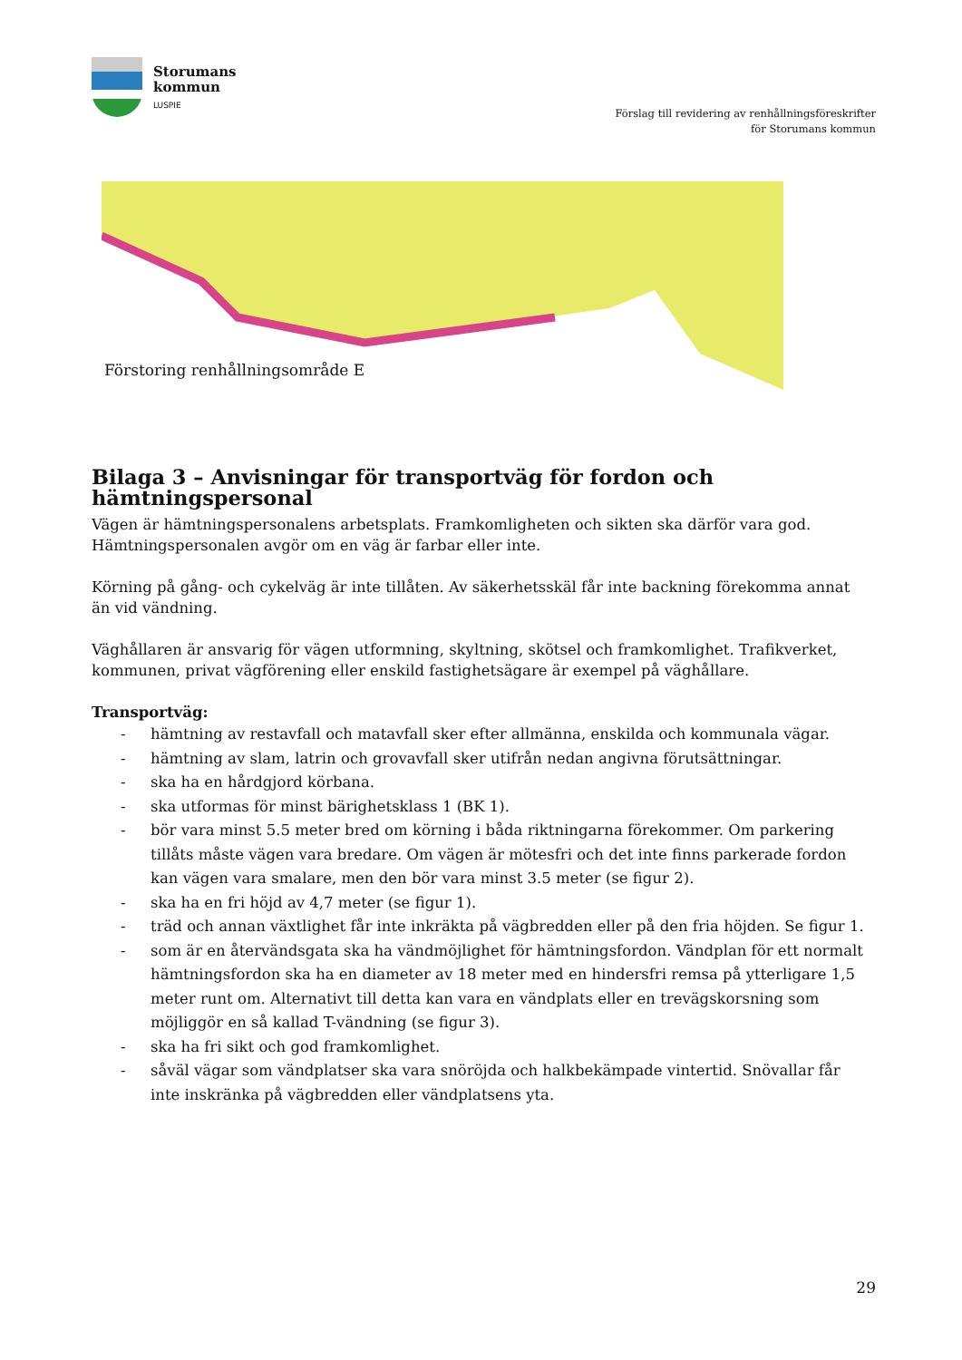Storumans
kommun
LUSPIE
Förslag till revidering av renhållningsföreskrifter
för Storumans kommun
Förstoring renhållningsområde E
Bilaga 3 – Anvisningar för transportväg för fordon och hämtningspersonal
Vägen är hämtningspersonalens arbetsplats. Framkomligheten och sikten ska därför vara god. Hämtningspersonalen avgör om en väg är farbar eller inte.
Körning på gång- och cykelväg är inte tillåten. Av säkerhetsskäl får inte backning förekomma annat än vid vändning.
Väghållaren är ansvarig för vägen utformning, skyltning, skötsel och framkomlighet. Trafikverket, kommunen, privat vägförening eller enskild fastighetsägare är exempel på väghållare.
Transportväg:
- hämtning av restavfall och matavfall sker efter allmänna, enskilda och kommunala vägar.
- hämtning av slam, latrin och grovavfall sker utifrån nedan angivna förutsättningar.
- ska ha en hårdgjord körbana.
- ska utformas för minst bärighetsklass 1 (BK 1).
- bör vara minst 5.5 meter bred om körning i båda riktningarna förekommer. Om parkering tillåts måste vägen vara bredare. Om vägen är mötesfri och det inte finns parkerade fordon kan vägen vara smalare, men den bör vara minst 3.5 meter (se figur 2).
- ska ha en fri höjd av 4,7 meter (se figur 1).
- träd och annan växtlighet får inte inkräkta på vägbredden eller på den fria höjden. Se figur 1.
- som är en återvändsgata ska ha vändmöjlighet för hämtningsfordon. Vändplan för ett normalt hämtningsfordon ska ha en diameter av 18 meter med en hindersfri remsa på ytterligare 1,5 meter runt om. Alternativt till detta kan vara en vändplats eller en trevägskorsning som möjliggör en så kallad T-vändning (se figur 3).
- ska ha fri sikt och god framkomlighet.
- såväl vägar som vändplatser ska vara snöröjda och halkbekämpade vintertid. Snövallar får inte inskränka på vägbredden eller vändplatsens yta.
29